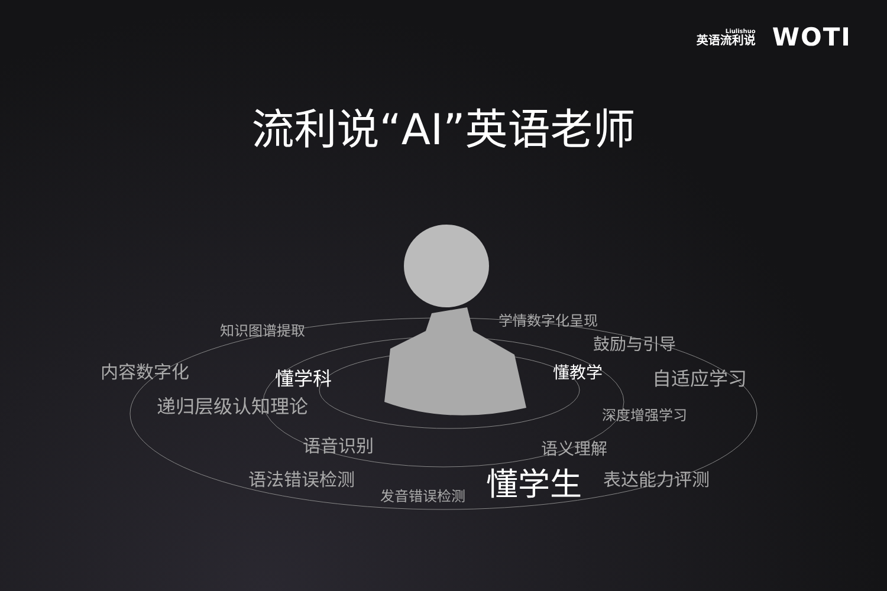Liulishuo
英语流利说
WOTI
流利说“AI”英语老师
知识图谱提取
学情数字化呈现
鼓励与引导
内容数字化 懂学科 懂教学 自适应学习
递归层级认知理论 深度增强学习
语音识别 语义理解
语法错误检测 懂学生 表达能力评测
发音错误检测